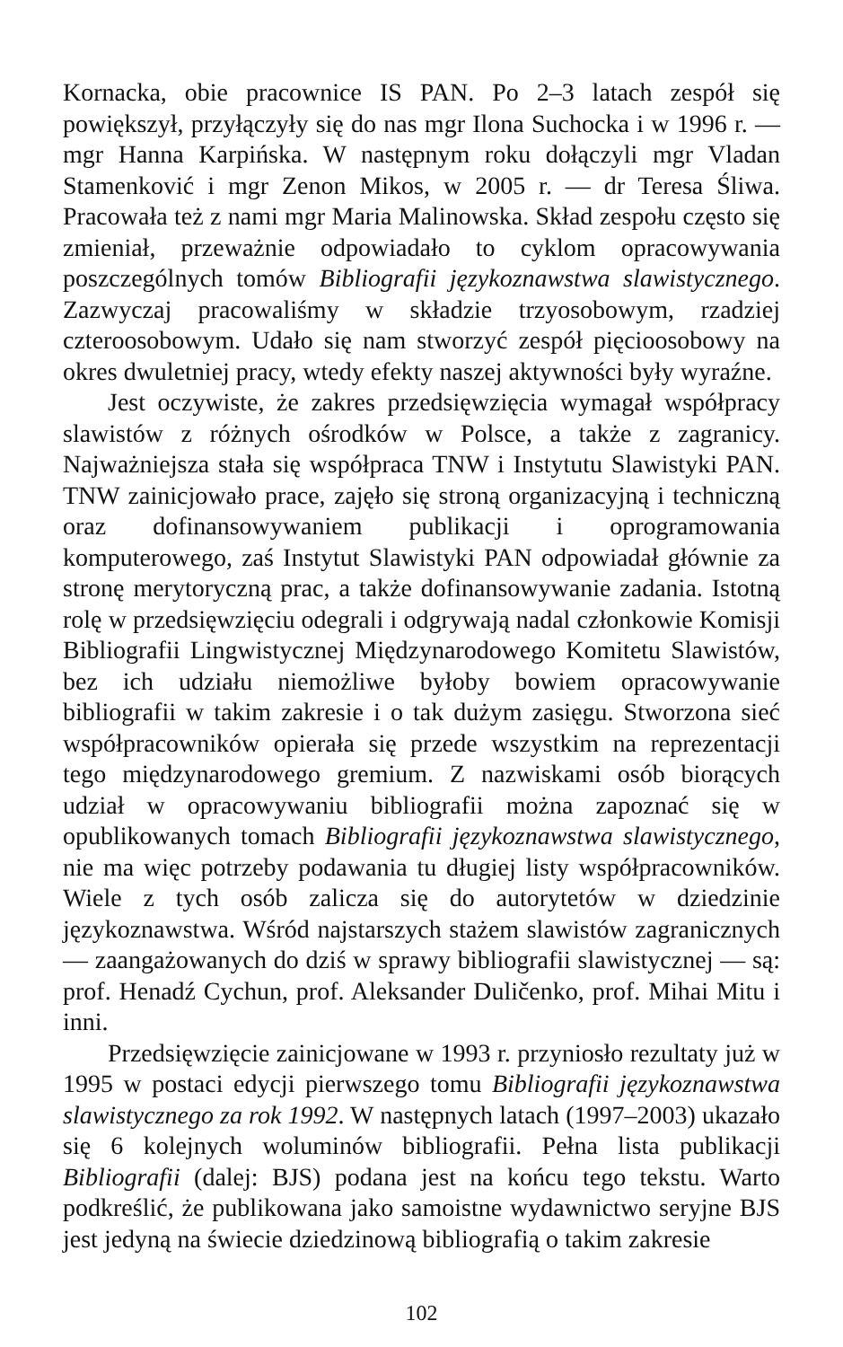Kornacka, obie pracownice IS PAN. Po 2–3 latach zespół się powiększył, przyłączyły się do nas mgr Ilona Suchocka i w 1996 r. — mgr Hanna Karpińska. W następnym roku dołączyli mgr Vladan Stamenković i mgr Zenon Mikos, w 2005 r. — dr Teresa Śliwa. Pracowała też z nami mgr Maria Malinowska. Skład zespołu często się zmieniał, przeważnie odpowiadało to cyklom opracowywania poszczególnych tomów Bibliografii językoznawstwa slawistycznego. Zazwyczaj pracowaliśmy w składzie trzyosobowym, rzadziej czteroosobowym. Udało się nam stworzyć zespół pięcioosobowy na okres dwuletniej pracy, wtedy efekty naszej aktywności były wyraźne.
Jest oczywiste, że zakres przedsięwzięcia wymagał współpracy slawistów z różnych ośrodków w Polsce, a także z zagranicy. Najważniejsza stała się współpraca TNW i Instytutu Slawistyki PAN. TNW zainicjowało prace, zajęło się stroną organizacyjną i techniczną oraz dofinansowywaniem publikacji i oprogramowania komputerowego, zaś Instytut Slawistyki PAN odpowiadał głównie za stronę merytoryczną prac, a także dofinansowywanie zadania. Istotną rolę w przedsięwzięciu odegrali i odgrywają nadal członkowie Komisji Bibliografii Lingwistycznej Międzynarodowego Komitetu Slawistów, bez ich udziału niemożliwe byłoby bowiem opracowywanie bibliografii w takim zakresie i o tak dużym zasięgu. Stworzona sieć współpracowników opierała się przede wszystkim na reprezentacji tego międzynarodowego gremium. Z nazwiskami osób biorących udział w opracowywaniu bibliografii można zapoznać się w opublikowanych tomach Bibliografii językoznawstwa slawistycznego, nie ma więc potrzeby podawania tu długiej listy współpracowników. Wiele z tych osób zalicza się do autorytetów w dziedzinie językoznawstwa. Wśród najstarszych stażem slawistów zagranicznych — zaangażowanych do dziś w sprawy bibliografii slawistycznej — są: prof. Henadź Cychun, prof. Aleksander Duličenko, prof. Mihai Mitu i inni.
Przedsięwzięcie zainicjowane w 1993 r. przyniosło rezultaty już w 1995 w postaci edycji pierwszego tomu Bibliografii językoznawstwa slawistycznego za rok 1992. W następnych latach (1997–2003) ukazało się 6 kolejnych woluminów bibliografii. Pełna lista publikacji Bibliografii (dalej: BJS) podana jest na końcu tego tekstu. Warto podkreślić, że publikowana jako samoistne wydawnictwo seryjne BJS jest jedyną na świecie dziedzinową bibliografią o takim zakresie
102